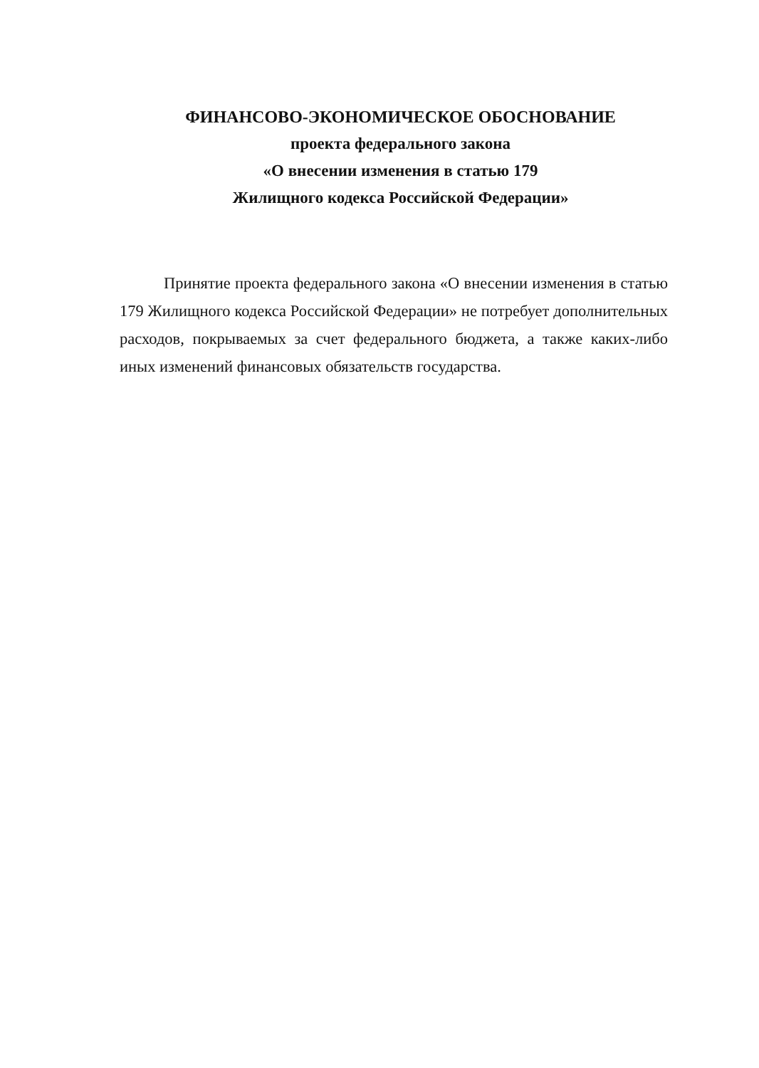ФИНАНСОВО-ЭКОНОМИЧЕСКОЕ ОБОСНОВАНИЕ
проекта федерального закона
«О внесении изменения в статью 179
Жилищного кодекса Российской Федерации»
Принятие проекта федерального закона «О внесении изменения в статью 179 Жилищного кодекса Российской Федерации» не потребует дополнительных расходов, покрываемых за счет федерального бюджета, а также каких-либо иных изменений финансовых обязательств государства.